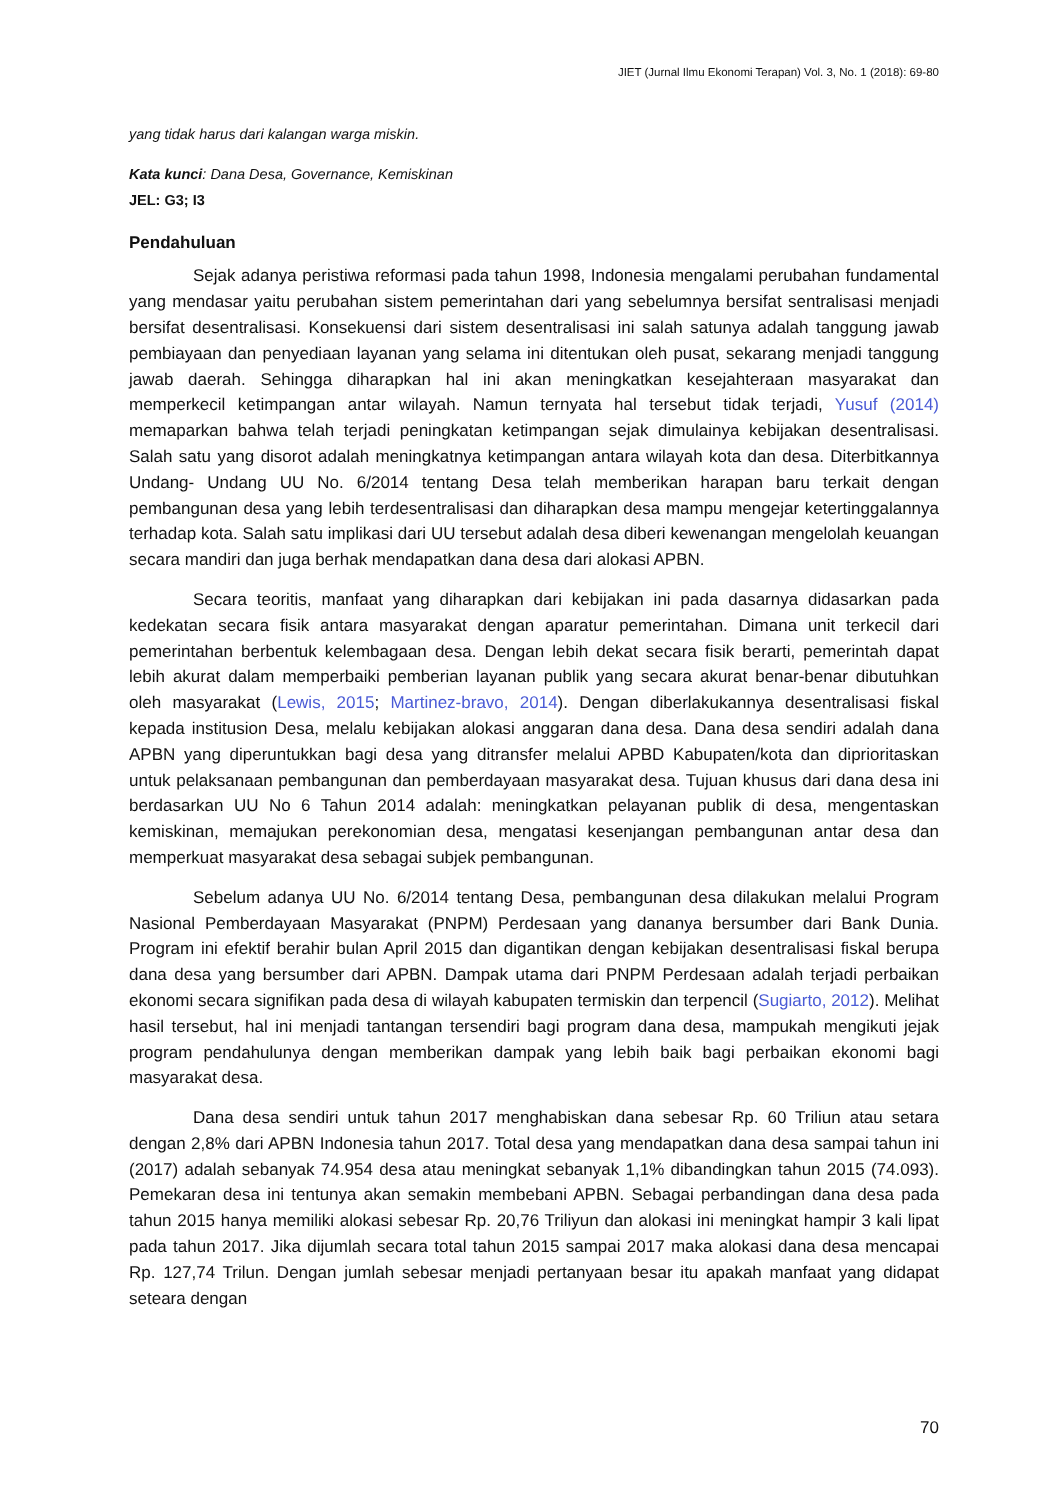JIET (Jurnal Ilmu Ekonomi Terapan) Vol. 3, No. 1 (2018): 69-80
yang tidak harus dari kalangan warga miskin.
Kata kunci: Dana Desa, Governance, Kemiskinan
JEL: G3; I3
Pendahuluan
Sejak adanya peristiwa reformasi pada tahun 1998, Indonesia mengalami perubahan fundamental yang mendasar yaitu perubahan sistem pemerintahan dari yang sebelumnya bersifat sentralisasi menjadi bersifat desentralisasi. Konsekuensi dari sistem desentralisasi ini salah satunya adalah tanggung jawab pembiayaan dan penyediaan layanan yang selama ini ditentukan oleh pusat, sekarang menjadi tanggung jawab daerah. Sehingga diharapkan hal ini akan meningkatkan kesejahteraan masyarakat dan memperkecil ketimpangan antar wilayah. Namun ternyata hal tersebut tidak terjadi, Yusuf (2014) memaparkan bahwa telah terjadi peningkatan ketimpangan sejak dimulainya kebijakan desentralisasi. Salah satu yang disorot adalah meningkatnya ketimpangan antara wilayah kota dan desa. Diterbitkannya Undang- Undang UU No. 6/2014 tentang Desa telah memberikan harapan baru terkait dengan pembangunan desa yang lebih terdesentralisasi dan diharapkan desa mampu mengejar ketertinggalannya terhadap kota. Salah satu implikasi dari UU tersebut adalah desa diberi kewenangan mengelolah keuangan secara mandiri dan juga berhak mendapatkan dana desa dari alokasi APBN.
Secara teoritis, manfaat yang diharapkan dari kebijakan ini pada dasarnya didasarkan pada kedekatan secara fisik antara masyarakat dengan aparatur pemerintahan. Dimana unit terkecil dari pemerintahan berbentuk kelembagaan desa. Dengan lebih dekat secara fisik berarti, pemerintah dapat lebih akurat dalam memperbaiki pemberian layanan publik yang secara akurat benar-benar dibutuhkan oleh masyarakat (Lewis, 2015; Martinez-bravo, 2014). Dengan diberlakukannya desentralisasi fiskal kepada institusion Desa, melalu kebijakan alokasi anggaran dana desa. Dana desa sendiri adalah dana APBN yang diperuntukkan bagi desa yang ditransfer melalui APBD Kabupaten/kota dan diprioritaskan untuk pelaksanaan pembangunan dan pemberdayaan masyarakat desa. Tujuan khusus dari dana desa ini berdasarkan UU No 6 Tahun 2014 adalah: meningkatkan pelayanan publik di desa, mengentaskan kemiskinan, memajukan perekonomian desa, mengatasi kesenjangan pembangunan antar desa dan memperkuat masyarakat desa sebagai subjek pembangunan.
Sebelum adanya UU No. 6/2014 tentang Desa, pembangunan desa dilakukan melalui Program Nasional Pemberdayaan Masyarakat (PNPM) Perdesaan yang dananya bersumber dari Bank Dunia. Program ini efektif berahir bulan April 2015 dan digantikan dengan kebijakan desentralisasi fiskal berupa dana desa yang bersumber dari APBN. Dampak utama dari PNPM Perdesaan adalah terjadi perbaikan ekonomi secara signifikan pada desa di wilayah kabupaten termiskin dan terpencil (Sugiarto, 2012). Melihat hasil tersebut, hal ini menjadi tantangan tersendiri bagi program dana desa, mampukah mengikuti jejak program pendahulunya dengan memberikan dampak yang lebih baik bagi perbaikan ekonomi bagi masyarakat desa.
Dana desa sendiri untuk tahun 2017 menghabiskan dana sebesar Rp. 60 Triliun atau setara dengan 2,8% dari APBN Indonesia tahun 2017. Total desa yang mendapatkan dana desa sampai tahun ini (2017) adalah sebanyak 74.954 desa atau meningkat sebanyak 1,1% dibandingkan tahun 2015 (74.093). Pemekaran desa ini tentunya akan semakin membebani APBN. Sebagai perbandingan dana desa pada tahun 2015 hanya memiliki alokasi sebesar Rp. 20,76 Triliyun dan alokasi ini meningkat hampir 3 kali lipat pada tahun 2017. Jika dijumlah secara total tahun 2015 sampai 2017 maka alokasi dana desa mencapai Rp. 127,74 Trilun. Dengan jumlah sebesar menjadi pertanyaan besar itu apakah manfaat yang didapat seteara dengan
70